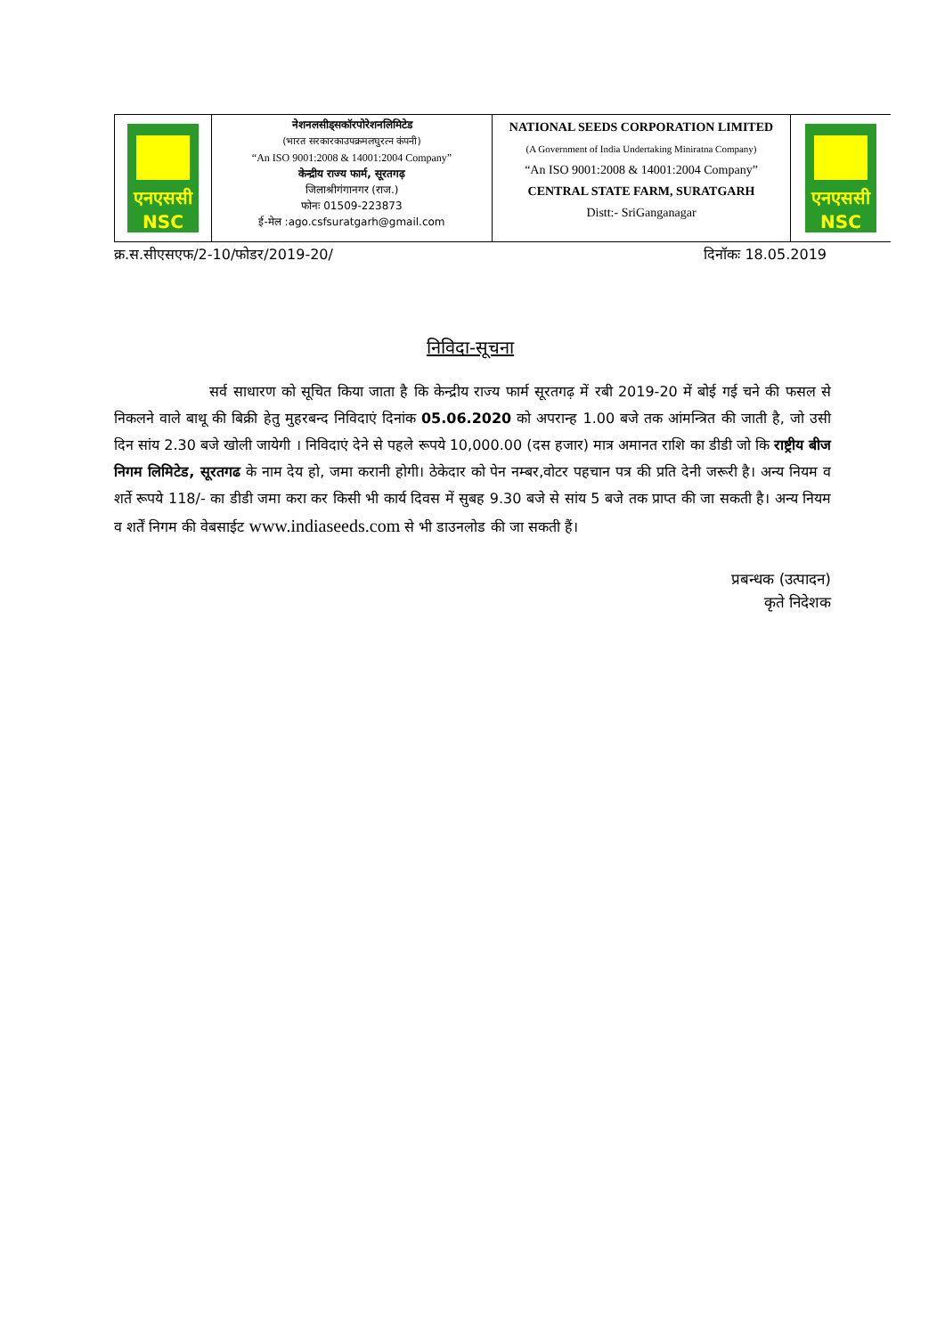| एनएससी NSC | नेशनलसीड्सकॉरपोरेशनलिमिटेड (भारत सरकारकाउपक्रमलघुरत्न कंपनी) “An ISO 9001:2008 & 14001:2004 Company” केन्द्रीय राज्य फार्म, सूरतगढ़ जिलाश्रीगंगानगर (राज.) फोनः 01509-223873 ई-मेल :ago.csfsuratgarh@gmail.com | NATIONAL SEEDS CORPORATION LIMITED (A Government of India Undertaking Miniratna Company) “An ISO 9001:2008 & 14001:2004 Company” CENTRAL STATE FARM, SURATGARH Distt:- SriGanganagar | एनएससी NSC |
क्र.स.सीएसएफ/2-10/फोडर/2019-20/ दिनॉकः 18.05.2019
निविदा-सूचना
सर्व साधारण को सूचित किया जाता है कि केन्द्रीय राज्य फार्म सूरतगढ़ में रबी 2019-20 में बोई गई चने की फसल से निकलने वाले बाथू की बिक्री हेतु मुहरबन्द निविदाएं दिनांक 05.06.2020 को अपरान्ह 1.00 बजे तक आंमन्त्रित की जाती है, जो उसी दिन सांय 2.30 बजे खोली जायेगी । निविदाएं देने से पहले रूपये 10,000.00 (दस हजार) मात्र अमानत राशि का डीडी जो कि राष्ट्रीय बीज निगम लिमिटेड, सूरतगढ के नाम देय हो, जमा करानी होगी। ठेकेदार को पेन नम्बर,वोटर पहचान पत्र की प्रति देनी जरूरी है। अन्य नियम व शर्ते रूपये 118/- का डीडी जमा करा कर किसी भी कार्य दिवस में सुबह 9.30 बजे से सांय 5 बजे तक प्राप्त की जा सकती है। अन्य नियम व शर्तें निगम की वेबसाईट www.indiaseeds.com से भी डाउनलोड की जा सकती हैं।
प्रबन्धक (उत्पादन)
कृते निदेशक